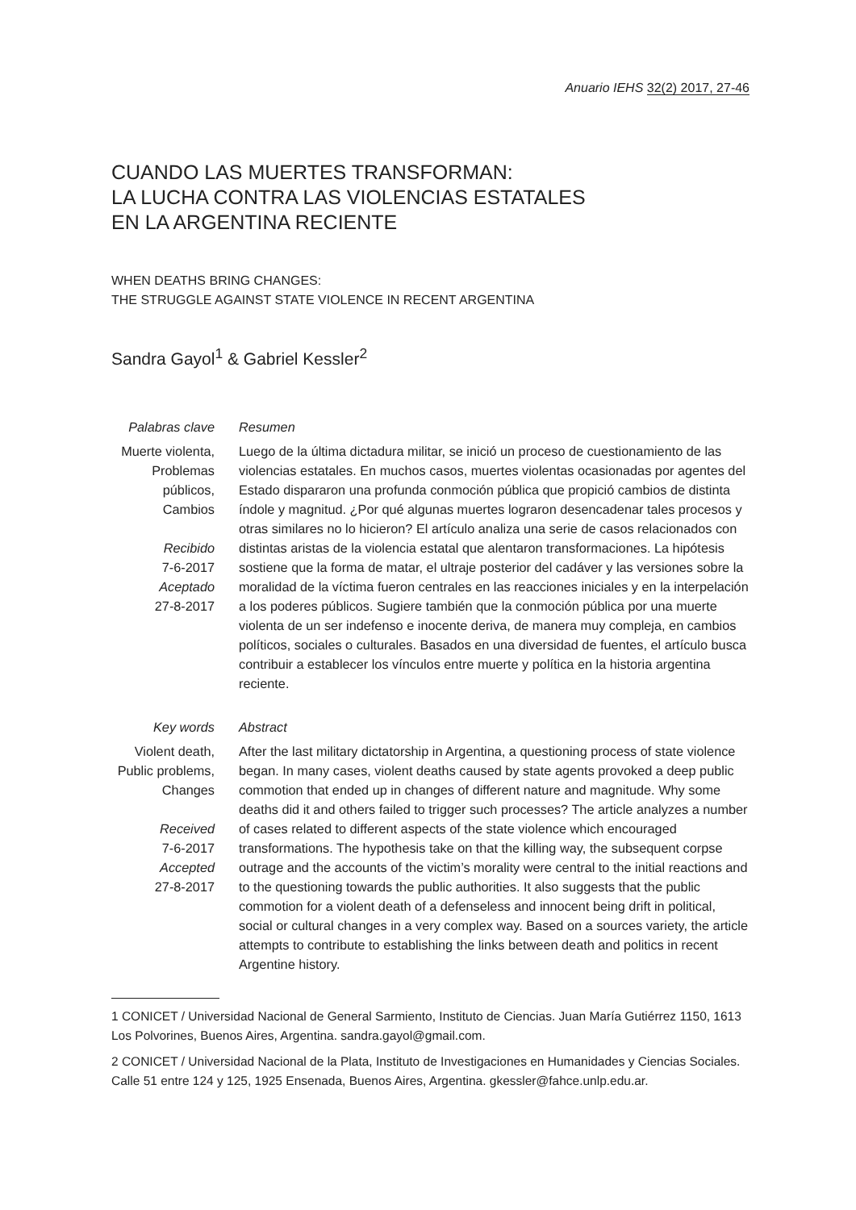Anuario IEHS 32(2) 2017, 27-46
CUANDO LAS MUERTES TRANSFORMAN:
LA LUCHA CONTRA LAS VIOLENCIAS ESTATALES
EN LA ARGENTINA RECIENTE
WHEN DEATHS BRING CHANGES:
THE STRUGGLE AGAINST STATE VIOLENCE IN RECENT ARGENTINA
Sandra Gayol<sup>1</sup> & Gabriel Kessler<sup>2</sup>
Palabras clave
Muerte violenta, Problemas públicos, Cambios
Recibido
7-6-2017
Aceptado
27-8-2017
Resumen
Luego de la última dictadura militar, se inició un proceso de cuestionamiento de las violencias estatales. En muchos casos, muertes violentas ocasionadas por agentes del Estado dispararon una profunda conmoción pública que propició cambios de distinta índole y magnitud. ¿Por qué algunas muertes lograron desencadenar tales procesos y otras similares no lo hicieron? El artículo analiza una serie de casos relacionados con distintas aristas de la violencia estatal que alentaron transformaciones. La hipótesis sostiene que la forma de matar, el ultraje posterior del cadáver y las versiones sobre la moralidad de la víctima fueron centrales en las reacciones iniciales y en la interpelación a los poderes públicos. Sugiere también que la conmoción pública por una muerte violenta de un ser indefenso e inocente deriva, de manera muy compleja, en cambios políticos, sociales o culturales. Basados en una diversidad de fuentes, el artículo busca contribuir a establecer los vínculos entre muerte y política en la historia argentina reciente.
Key words
Violent death, Public problems, Changes
Received
7-6-2017
Accepted
27-8-2017
Abstract
After the last military dictatorship in Argentina, a questioning process of state violence began. In many cases, violent deaths caused by state agents provoked a deep public commotion that ended up in changes of different nature and magnitude. Why some deaths did it and others failed to trigger such processes? The article analyzes a number of cases related to different aspects of the state violence which encouraged transformations. The hypothesis take on that the killing way, the subsequent corpse outrage and the accounts of the victim’s morality were central to the initial reactions and to the questioning towards the public authorities. It also suggests that the public commotion for a violent death of a defenseless and innocent being drift in political, social or cultural changes in a very complex way. Based on a sources variety, the article attempts to contribute to establishing the links between death and politics in recent Argentine history.
1 CONICET / Universidad Nacional de General Sarmiento, Instituto de Ciencias. Juan María Gutiérrez 1150, 1613 Los Polvorines, Buenos Aires, Argentina. sandra.gayol@gmail.com.
2 CONICET / Universidad Nacional de la Plata, Instituto de Investigaciones en Humanidades y Ciencias Sociales. Calle 51 entre 124 y 125, 1925 Ensenada, Buenos Aires, Argentina. gkessler@fahce.unlp.edu.ar.